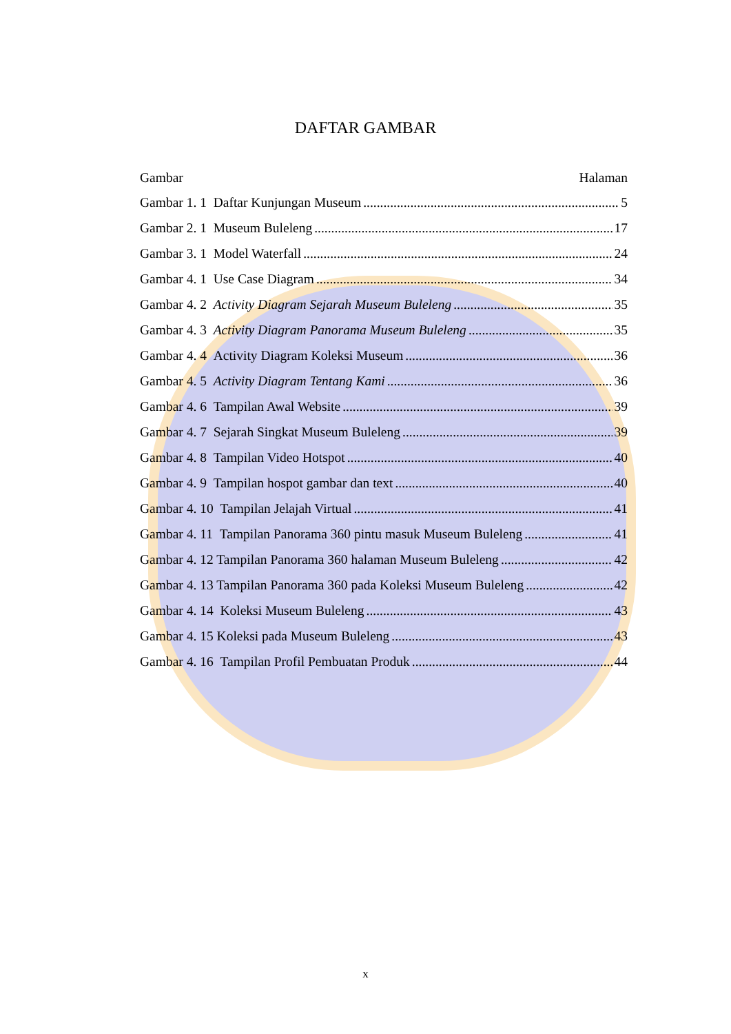DAFTAR GAMBAR
Gambar Halaman
Gambar 1. 1 Daftar Kunjungan Museum 5
Gambar 2. 1 Museum Buleleng 17
Gambar 3. 1 Model Waterfall 24
Gambar 4. 1 Use Case Diagram 34
Gambar 4. 2 Activity Diagram Sejarah Museum Buleleng 35
Gambar 4. 3 Activity Diagram Panorama Museum Buleleng 35
Gambar 4. 4 Activity Diagram Koleksi Museum 36
Gambar 4. 5 Activity Diagram Tentang Kami 36
Gambar 4. 6 Tampilan Awal Website 39
Gambar 4. 7 Sejarah Singkat Museum Buleleng 39
Gambar 4. 8 Tampilan Video Hotspot 40
Gambar 4. 9 Tampilan hospot gambar dan text 40
Gambar 4. 10 Tampilan Jelajah Virtual 41
Gambar 4. 11 Tampilan Panorama 360 pintu masuk Museum Buleleng 41
Gambar 4. 12 Tampilan Panorama 360 halaman Museum Buleleng 42
Gambar 4. 13 Tampilan Panorama 360 pada Koleksi Museum Buleleng 42
Gambar 4. 14 Koleksi Museum Buleleng 43
Gambar 4. 15 Koleksi pada Museum Buleleng 43
Gambar 4. 16 Tampilan Profil Pembuatan Produk 44
x